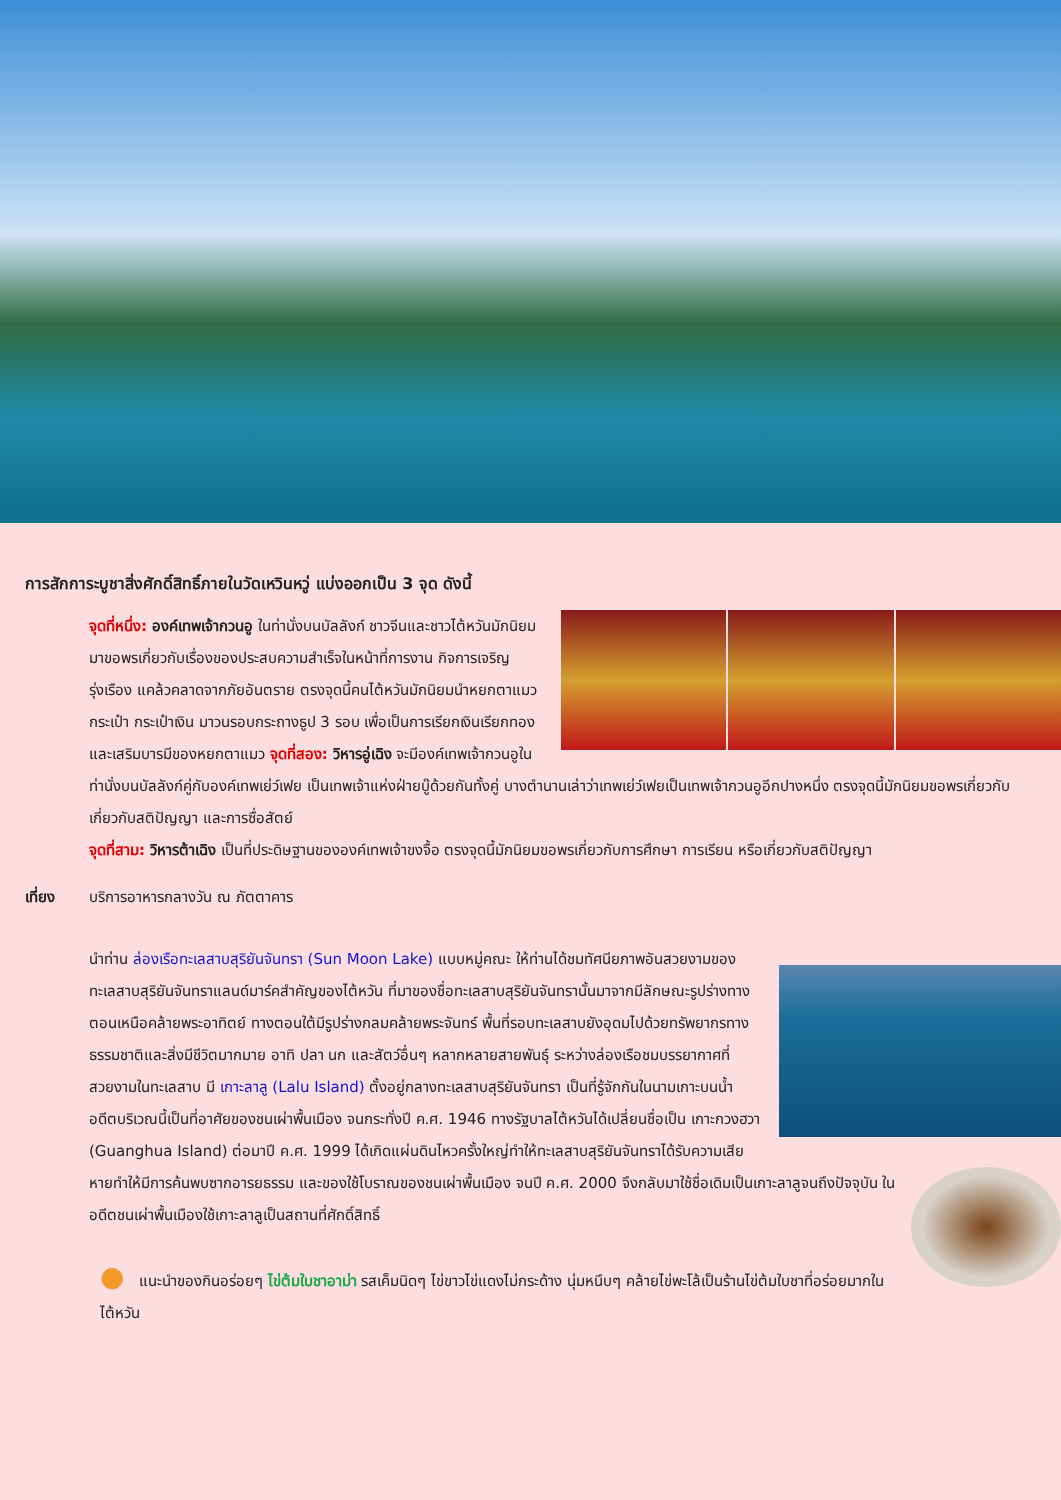การสักการะบูชาสิ่งศักดิ์สิทธิ์ภายในวัดเหวินหวู่ แบ่งออกเป็น 3 จุด ดังนี้
จุดที่หนึ่ง: องค์เทพเจ้ากวนอู ในท่านั่งบนบัลลังก์ ชาวจีนและชาวไต้หวันมักนิยมมาขอพรเกี่ยวกับเรื่องของประสบความสำเร็จในหน้าที่การงาน กิจการเจริญรุ่งเรือง แคล้วคลาดจากภัยอันตราย ตรงจุดนี้คนไต้หวันมักนิยมนำหยกตาแมว กระเป๋า กระเป๋าเงิน มาวนรอบกระถางธูป 3 รอบ เพื่อเป็นการเรียกเงินเรียกทอง และเสริมบารมีของหยกตาแมว จุดที่สอง: วิหารอู่เฉิง จะมีองค์เทพเจ้ากวนอูในท่านั่งบนบัลลังก์คู่กับองค์เทพเย่ว์เฟย เป็นเทพเจ้าแห่งฝ่ายบู๊ด้วยกันทั้งคู่ บางตำนานเล่าว่าเทพเย่ว์เฟยเป็นเทพเจ้ากวนอูอีกปางหนึ่ง ตรงจุดนี้มักนิยมขอพรเกี่ยวกับเกี่ยวกับสติปัญญา และการซื่อสัตย์
จุดที่สาม: วิหารต้าเฉิง เป็นที่ประดิษฐานขององค์เทพเจ้าขงจื้อ ตรงจุดนี้มักนิยมขอพรเกี่ยวกับการศึกษา การเรียน หรือเกี่ยวกับสติปัญญา
เที่ยง บริการอาหารกลางวัน ณ ภัตตาคาร
นำท่าน ล่องเรือทะเลสาบสุริยันจันทรา (Sun Moon Lake) แบบหมู่คณะ ให้ท่านได้ชมทัศนียภาพอันสวยงามของทะเลสาบสุริยันจันทราแลนด์มาร์คสำคัญของไต้หวัน ที่มาของชื่อทะเลสาบสุริยันจันทรานั้นมาจากมีลักษณะรูปร่างทางตอนเหนือคล้ายพระอาทิตย์ ทางตอนใต้มีรูปร่างกลมคล้ายพระจันทร์ พื้นที่รอบทะเลสาบยังอุดมไปด้วยทรัพยากรทางธรรมชาติและสิ่งมีชีวิตมากมาย อาทิ ปลา นก และสัตว์อื่นๆ หลากหลายสายพันธุ์ ระหว่างล่องเรือชมบรรยากาศที่สวยงามในทะเลสาบ มี เกาะลาลู (Lalu Island) ตั้งอยู่กลางทะเลสาบสุริยันจันทรา เป็นที่รู้จักกันในนามเกาะบนน้ำ อดีตบริเวณนี้เป็นที่อาศัยของชนเผ่าพื้นเมือง จนกระทั่งปี ค.ศ. 1946 ทางรัฐบาลไต้หวันได้เปลี่ยนชื่อเป็น เกาะกวงฮวา (Guanghua Island) ต่อมาปี ค.ศ. 1999 ได้เกิดแผ่นดินไหวครั้งใหญ่ทำให้ทะเลสาบสุริยันจันทราได้รับความเสียหายทำให้มีการค้นพบซากอารยธรรม
และของใช้โบราณของชนเผ่าพื้นเมือง จนปี ค.ศ. 2000 จึงกลับมาใช้ชื่อเดิมเป็นเกาะลาลูจนถึงปัจจุบัน ในอดีตชนเผ่าพื้นเมืองใช้เกาะลาลูเป็นสถานที่ศักดิ์สิทธิ์
● แนะนำของกินอร่อยๆ ไข่ต้มใบชาอาม่า รสเค็มนิดๆ ไข่ขาวไข่แดงไม่กระด้าง นุ่มหนึบๆ คล้ายไข่พะโล้เป็นร้านไข่ต้มใบชาที่อร่อยมากในไต้หวัน